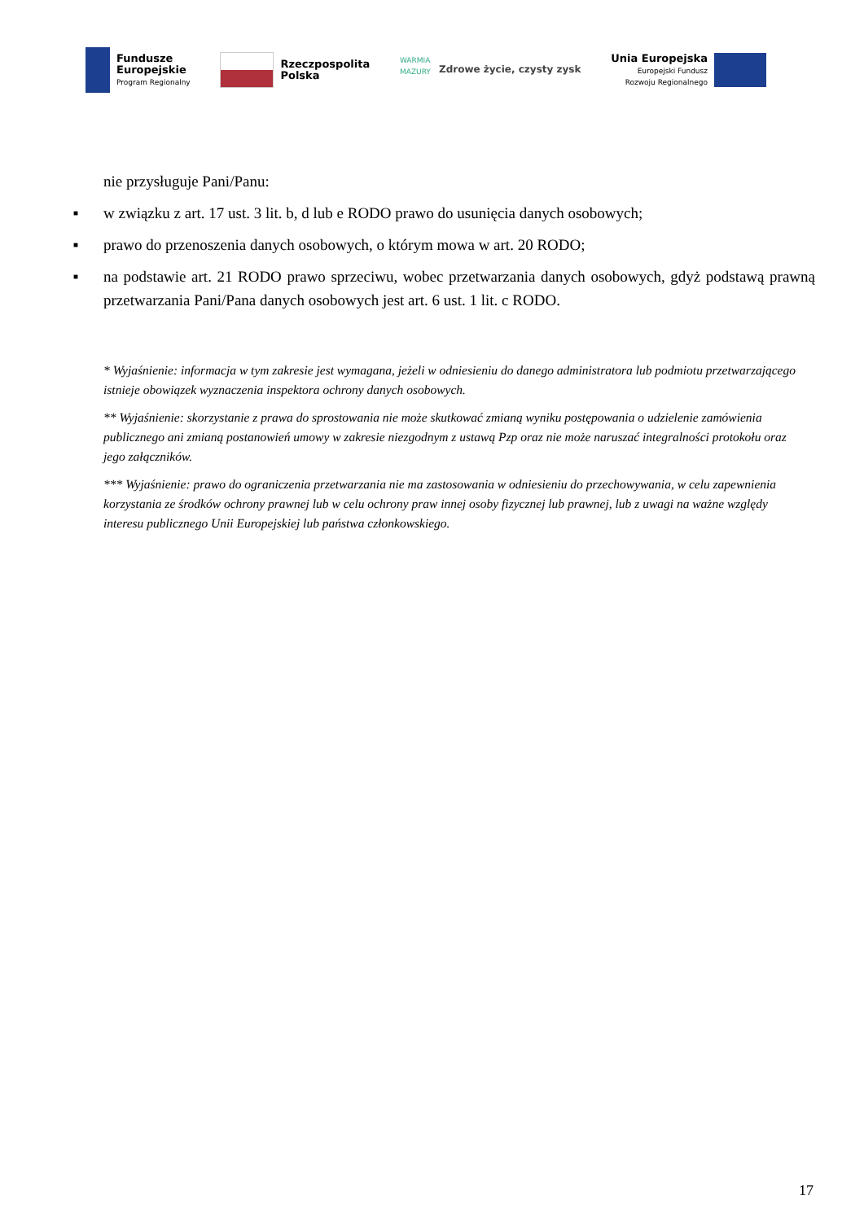Fundusze
Europejskie
Program Regionalny
Rzeczpospolita
Polska
WARMIA MAZURY
Zdrowe życie, czysty zysk
Unia Europejska
Europejski Fundusz
Rozwoju Regionalnego
nie przysługuje Pani/Panu:
■ w związku z art. 17 ust. 3 lit. b, d lub e RODO prawo do usunięcia danych osobowych;
■ prawo do przenoszenia danych osobowych, o którym mowa w art. 20 RODO;
■ na podstawie art. 21 RODO prawo sprzeciwu, wobec przetwarzania danych osobowych, gdyż podstawą prawną przetwarzania Pani/Pana danych osobowych jest art. 6 ust. 1 lit. c RODO.
* Wyjaśnienie: informacja w tym zakresie jest wymagana, jeżeli w odniesieniu do danego administratora lub podmiotu przetwarzającego istnieje obowiązek wyznaczenia inspektora ochrony danych osobowych.
** Wyjaśnienie: skorzystanie z prawa do sprostowania nie może skutkować zmianą wyniku postępowania o udzielenie zamówienia publicznego ani zmianą postanowień umowy w zakresie niezgodnym z ustawą Pzp oraz nie może naruszać integralności protokołu oraz jego załączników.
*** Wyjaśnienie: prawo do ograniczenia przetwarzania nie ma zastosowania w odniesieniu do przechowywania, w celu zapewnienia korzystania ze środków ochrony prawnej lub w celu ochrony praw innej osoby fizycznej lub prawnej, lub z uwagi na ważne względy interesu publicznego Unii Europejskiej lub państwa członkowskiego.
17